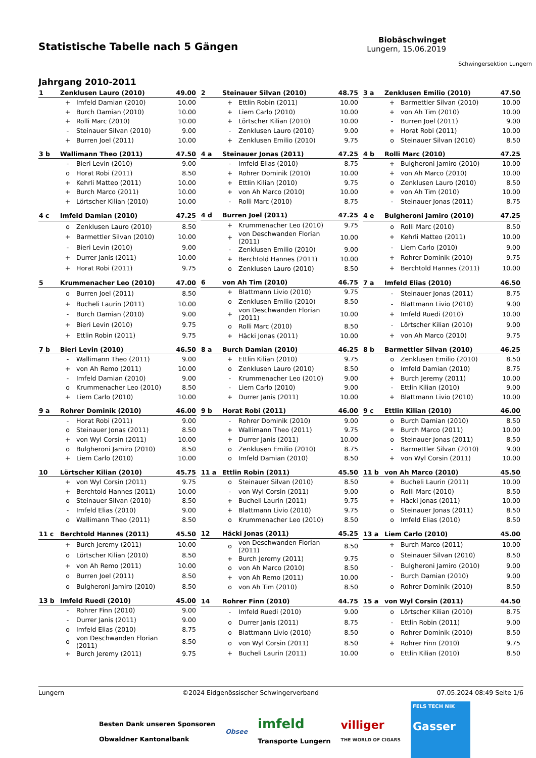Statistische Tabelle nach 5 Gängen
Biobäschwinget
Lungern, 15.06.2019
Schwingersektion Lungern
Jahrgang 2010-2011
| 1 | Zenklusen Lauro (2010) | | 49.00 |
| --- | --- | --- | --- |
| | + | Imfeld Damian (2010) | 10.00 |
| | + | Burch Damian (2010) | 10.00 |
| | + | Rolli Marc (2010) | 10.00 |
| | - | Steinauer Silvan (2010) | 9.00 |
| | + | Burren Joel (2011) | 10.00 |
| 2 | Steinauer Silvan (2010) | | 48.75 |
| --- | --- | --- | --- |
| | + | Ettlin Robin (2011) | 10.00 |
| | + | Liem Carlo (2010) | 10.00 |
| | + | Lörtscher Kilian (2010) | 10.00 |
| | - | Zenklusen Lauro (2010) | 9.00 |
| | + | Zenklusen Emilio (2010) | 9.75 |
| 3 a | Zenklusen Emilio (2010) | | 47.50 |
| --- | --- | --- | --- |
| | + | Barmettler Silvan (2010) | 10.00 |
| | + | von Ah Tim (2010) | 10.00 |
| | - | Burren Joel (2011) | 9.00 |
| | + | Horat Robi (2011) | 10.00 |
| | o | Steinauer Silvan (2010) | 8.50 |
| 3 b | Wallimann Theo (2011) | | 47.50 |
| --- | --- | --- | --- |
| | - | Bieri Levin (2010) | 9.00 |
| | o | Horat Robi (2011) | 8.50 |
| | + | Kehrli Matteo (2011) | 10.00 |
| | + | Burch Marco (2011) | 10.00 |
| | + | Lörtscher Kilian (2010) | 10.00 |
| 4 a | Steinauer Jonas (2011) | | 47.25 |
| --- | --- | --- | --- |
| | - | Imfeld Elias (2010) | 8.75 |
| | + | Rohrer Dominik (2010) | 10.00 |
| | + | Ettlin Kilian (2010) | 9.75 |
| | + | von Ah Marco (2010) | 10.00 |
| | - | Rolli Marc (2010) | 8.75 |
| 4 b | Rolli Marc (2010) | | 47.25 |
| --- | --- | --- | --- |
| | + | Bulgheroni Jamiro (2010) | 10.00 |
| | + | von Ah Marco (2010) | 10.00 |
| | o | Zenklusen Lauro (2010) | 8.50 |
| | + | von Ah Tim (2010) | 10.00 |
| | - | Steinauer Jonas (2011) | 8.75 |
| 4 c | Imfeld Damian (2010) | | 47.25 |
| --- | --- | --- | --- |
| | o | Zenklusen Lauro (2010) | 8.50 |
| | + | Barmettler Silvan (2010) | 10.00 |
| | - | Bieri Levin (2010) | 9.00 |
| | + | Durrer Janis (2011) | 10.00 |
| | + | Horat Robi (2011) | 9.75 |
| 4 d | Burren Joel (2011) | | 47.25 |
| --- | --- | --- | --- |
| | + | Krummenacher Leo (2010) | 9.75 |
| | + | von Deschwanden Florian (2011) | 10.00 |
| | - | Zenklusen Emilio (2010) | 9.00 |
| | + | Berchtold Hannes (2011) | 10.00 |
| | o | Zenklusen Lauro (2010) | 8.50 |
| 4 e | Bulgheroni Jamiro (2010) | | 47.25 |
| --- | --- | --- | --- |
| | o | Rolli Marc (2010) | 8.50 |
| | + | Kehrli Matteo (2011) | 10.00 |
| | - | Liem Carlo (2010) | 9.00 |
| | + | Rohrer Dominik (2010) | 9.75 |
| | + | Berchtold Hannes (2011) | 10.00 |
| 5 | Krummenacher Leo (2010) | | 47.00 |
| --- | --- | --- | --- |
| | o | Burren Joel (2011) | 8.50 |
| | + | Bucheli Laurin (2011) | 10.00 |
| | - | Burch Damian (2010) | 9.00 |
| | + | Bieri Levin (2010) | 9.75 |
| | + | Ettlin Robin (2011) | 9.75 |
| 6 | von Ah Tim (2010) | | 46.75 |
| --- | --- | --- | --- |
| | + | Blattmann Livio (2010) | 9.75 |
| | o | Zenklusen Emilio (2010) | 8.50 |
| | + | von Deschwanden Florian (2011) | 10.00 |
| | o | Rolli Marc (2010) | 8.50 |
| | + | Häcki Jonas (2011) | 10.00 |
| 7 a | Imfeld Elias (2010) | | 46.50 |
| --- | --- | --- | --- |
| | - | Steinauer Jonas (2011) | 8.75 |
| | - | Blattmann Livio (2010) | 9.00 |
| | + | Imfeld Ruedi (2010) | 10.00 |
| | - | Lörtscher Kilian (2010) | 9.00 |
| | + | von Ah Marco (2010) | 9.75 |
| 7 b | Bieri Levin (2010) | | 46.50 |
| --- | --- | --- | --- |
| | - | Wallimann Theo (2011) | 9.00 |
| | + | von Ah Remo (2011) | 10.00 |
| | - | Imfeld Damian (2010) | 9.00 |
| | o | Krummenacher Leo (2010) | 8.50 |
| | + | Liem Carlo (2010) | 10.00 |
| 8 a | Burch Damian (2010) | | 46.25 |
| --- | --- | --- | --- |
| | + | Ettlin Kilian (2010) | 9.75 |
| | o | Zenklusen Lauro (2010) | 8.50 |
| | - | Krummenacher Leo (2010) | 9.00 |
| | - | Liem Carlo (2010) | 9.00 |
| | + | Durrer Janis (2011) | 10.00 |
| 8 b | Barmettler Silvan (2010) | | 46.25 |
| --- | --- | --- | --- |
| | o | Zenklusen Emilio (2010) | 8.50 |
| | o | Imfeld Damian (2010) | 8.75 |
| | + | Burch Jeremy (2011) | 10.00 |
| | - | Ettlin Kilian (2010) | 9.00 |
| | + | Blattmann Livio (2010) | 10.00 |
| 9 a | Rohrer Dominik (2010) | | 46.00 |
| --- | --- | --- | --- |
| | - | Horat Robi (2011) | 9.00 |
| | o | Steinauer Jonas (2011) | 8.50 |
| | + | von Wyl Corsin (2011) | 10.00 |
| | o | Bulgheroni Jamiro (2010) | 8.50 |
| | + | Liem Carlo (2010) | 10.00 |
| 9 b | Horat Robi (2011) | | 46.00 |
| --- | --- | --- | --- |
| | - | Rohrer Dominik (2010) | 9.00 |
| | + | Wallimann Theo (2011) | 9.75 |
| | + | Durrer Janis (2011) | 10.00 |
| | o | Zenklusen Emilio (2010) | 8.75 |
| | o | Imfeld Damian (2010) | 8.50 |
| 9 c | Ettlin Kilian (2010) | | 46.00 |
| --- | --- | --- | --- |
| | o | Burch Damian (2010) | 8.50 |
| | + | Burch Marco (2011) | 10.00 |
| | o | Steinauer Jonas (2011) | 8.50 |
| | - | Barmettler Silvan (2010) | 9.00 |
| | + | von Wyl Corsin (2011) | 10.00 |
| 10 | Lörtscher Kilian (2010) | | 45.75 |
| --- | --- | --- | --- |
| | + | von Wyl Corsin (2011) | 9.75 |
| | + | Berchtold Hannes (2011) | 10.00 |
| | o | Steinauer Silvan (2010) | 8.50 |
| | - | Imfeld Elias (2010) | 9.00 |
| | o | Wallimann Theo (2011) | 8.50 |
| 11 a | Ettlin Robin (2011) | | 45.50 |
| --- | --- | --- | --- |
| | o | Steinauer Silvan (2010) | 8.50 |
| | - | von Wyl Corsin (2011) | 9.00 |
| | + | Bucheli Laurin (2011) | 9.75 |
| | + | Blattmann Livio (2010) | 9.75 |
| | o | Krummenacher Leo (2010) | 8.50 |
| 11 b | von Ah Marco (2010) | | 45.50 |
| --- | --- | --- | --- |
| | + | Bucheli Laurin (2011) | 10.00 |
| | o | Rolli Marc (2010) | 8.50 |
| | + | Häcki Jonas (2011) | 10.00 |
| | o | Steinauer Jonas (2011) | 8.50 |
| | o | Imfeld Elias (2010) | 8.50 |
| 11 c | Berchtold Hannes (2011) | | 45.50 |
| --- | --- | --- | --- |
| | + | Burch Jeremy (2011) | 10.00 |
| | o | Lörtscher Kilian (2010) | 8.50 |
| | + | von Ah Remo (2011) | 10.00 |
| | o | Burren Joel (2011) | 8.50 |
| | o | Bulgheroni Jamiro (2010) | 8.50 |
| 12 | Häcki Jonas (2011) | | 45.25 |
| --- | --- | --- | --- |
| | o | von Deschwanden Florian (2011) | 8.50 |
| | + | Burch Jeremy (2011) | 9.75 |
| | o | von Ah Marco (2010) | 8.50 |
| | + | von Ah Remo (2011) | 10.00 |
| | o | von Ah Tim (2010) | 8.50 |
| 13 a | Liem Carlo (2010) | | 45.00 |
| --- | --- | --- | --- |
| | + | Burch Marco (2011) | 10.00 |
| | o | Steinauer Silvan (2010) | 8.50 |
| | - | Bulgheroni Jamiro (2010) | 9.00 |
| | - | Burch Damian (2010) | 9.00 |
| | o | Rohrer Dominik (2010) | 8.50 |
| 13 b | Imfeld Ruedi (2010) | | 45.00 |
| --- | --- | --- | --- |
| | - | Rohrer Finn (2010) | 9.00 |
| | - | Durrer Janis (2011) | 9.00 |
| | o | Imfeld Elias (2010) | 8.75 |
| | o | von Deschwanden Florian (2011) | 8.50 |
| | + | Burch Jeremy (2011) | 9.75 |
| 14 | Rohrer Finn (2010) | | 44.75 |
| --- | --- | --- | --- |
| | - | Imfeld Ruedi (2010) | 9.00 |
| | o | Durrer Janis (2011) | 8.75 |
| | o | Blattmann Livio (2010) | 8.50 |
| | o | von Wyl Corsin (2011) | 8.50 |
| | + | Bucheli Laurin (2011) | 10.00 |
| 15 a | von Wyl Corsin (2011) | | 44.50 |
| --- | --- | --- | --- |
| | o | Lörtscher Kilian (2010) | 8.75 |
| | - | Ettlin Robin (2011) | 9.00 |
| | o | Rohrer Dominik (2010) | 8.50 |
| | + | Rohrer Finn (2010) | 9.75 |
| | o | Ettlin Kilian (2010) | 8.50 |
Lungern ©2024 Eidgenössischer Schwingerverband 07.05.2024 08:49 Seite 1/6
Besten Dank unseren Sponsoren
Obwaldner Kantonalbank
Obsee
imfeld
Transporte Lungern
villiger
THE WORLD OF CIGARS
FELS TECH NIK
Gasser